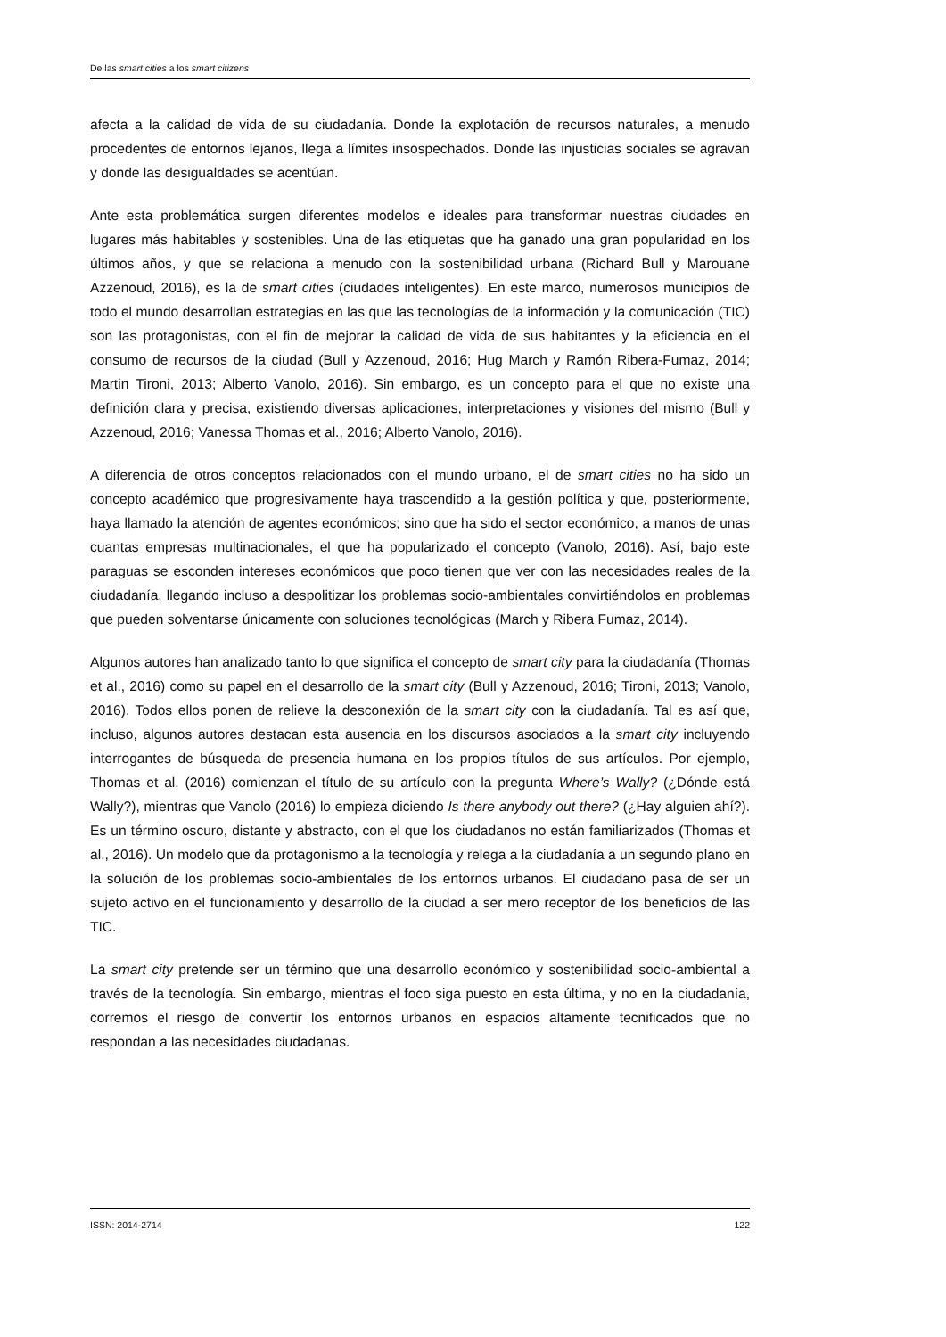De las smart cities a los smart citizens
afecta a la calidad de vida de su ciudadanía. Donde la explotación de recursos naturales, a menudo procedentes de entornos lejanos, llega a límites insospechados. Donde las injusticias sociales se agravan y donde las desigualdades se acentúan.
Ante esta problemática surgen diferentes modelos e ideales para transformar nuestras ciudades en lugares más habitables y sostenibles. Una de las etiquetas que ha ganado una gran popularidad en los últimos años, y que se relaciona a menudo con la sostenibilidad urbana (Richard Bull y Marouane Azzenoud, 2016), es la de smart cities (ciudades inteligentes). En este marco, numerosos municipios de todo el mundo desarrollan estrategias en las que las tecnologías de la información y la comunicación (TIC) son las protagonistas, con el fin de mejorar la calidad de vida de sus habitantes y la eficiencia en el consumo de recursos de la ciudad (Bull y Azzenoud, 2016; Hug March y Ramón Ribera-Fumaz, 2014; Martin Tironi, 2013; Alberto Vanolo, 2016). Sin embargo, es un concepto para el que no existe una definición clara y precisa, existiendo diversas aplicaciones, interpretaciones y visiones del mismo (Bull y Azzenoud, 2016; Vanessa Thomas et al., 2016; Alberto Vanolo, 2016).
A diferencia de otros conceptos relacionados con el mundo urbano, el de smart cities no ha sido un concepto académico que progresivamente haya trascendido a la gestión política y que, posteriormente, haya llamado la atención de agentes económicos; sino que ha sido el sector económico, a manos de unas cuantas empresas multinacionales, el que ha popularizado el concepto (Vanolo, 2016). Así, bajo este paraguas se esconden intereses económicos que poco tienen que ver con las necesidades reales de la ciudadanía, llegando incluso a despolitizar los problemas socio-ambientales convirtiéndolos en problemas que pueden solventarse únicamente con soluciones tecnológicas (March y Ribera Fumaz, 2014).
Algunos autores han analizado tanto lo que significa el concepto de smart city para la ciudadanía (Thomas et al., 2016) como su papel en el desarrollo de la smart city (Bull y Azzenoud, 2016; Tironi, 2013; Vanolo, 2016). Todos ellos ponen de relieve la desconexión de la smart city con la ciudadanía. Tal es así que, incluso, algunos autores destacan esta ausencia en los discursos asociados a la smart city incluyendo interrogantes de búsqueda de presencia humana en los propios títulos de sus artículos. Por ejemplo, Thomas et al. (2016) comienzan el título de su artículo con la pregunta Where’s Wally? (¿Dónde está Wally?), mientras que Vanolo (2016) lo empieza diciendo Is there anybody out there? (¿Hay alguien ahí?). Es un término oscuro, distante y abstracto, con el que los ciudadanos no están familiarizados (Thomas et al., 2016). Un modelo que da protagonismo a la tecnología y relega a la ciudadanía a un segundo plano en la solución de los problemas socio-ambientales de los entornos urbanos. El ciudadano pasa de ser un sujeto activo en el funcionamiento y desarrollo de la ciudad a ser mero receptor de los beneficios de las TIC.
La smart city pretende ser un término que una desarrollo económico y sostenibilidad socio-ambiental a través de la tecnología. Sin embargo, mientras el foco siga puesto en esta última, y no en la ciudadanía, corremos el riesgo de convertir los entornos urbanos en espacios altamente tecnificados que no respondan a las necesidades ciudadanas.
ISSN: 2014-2714 122